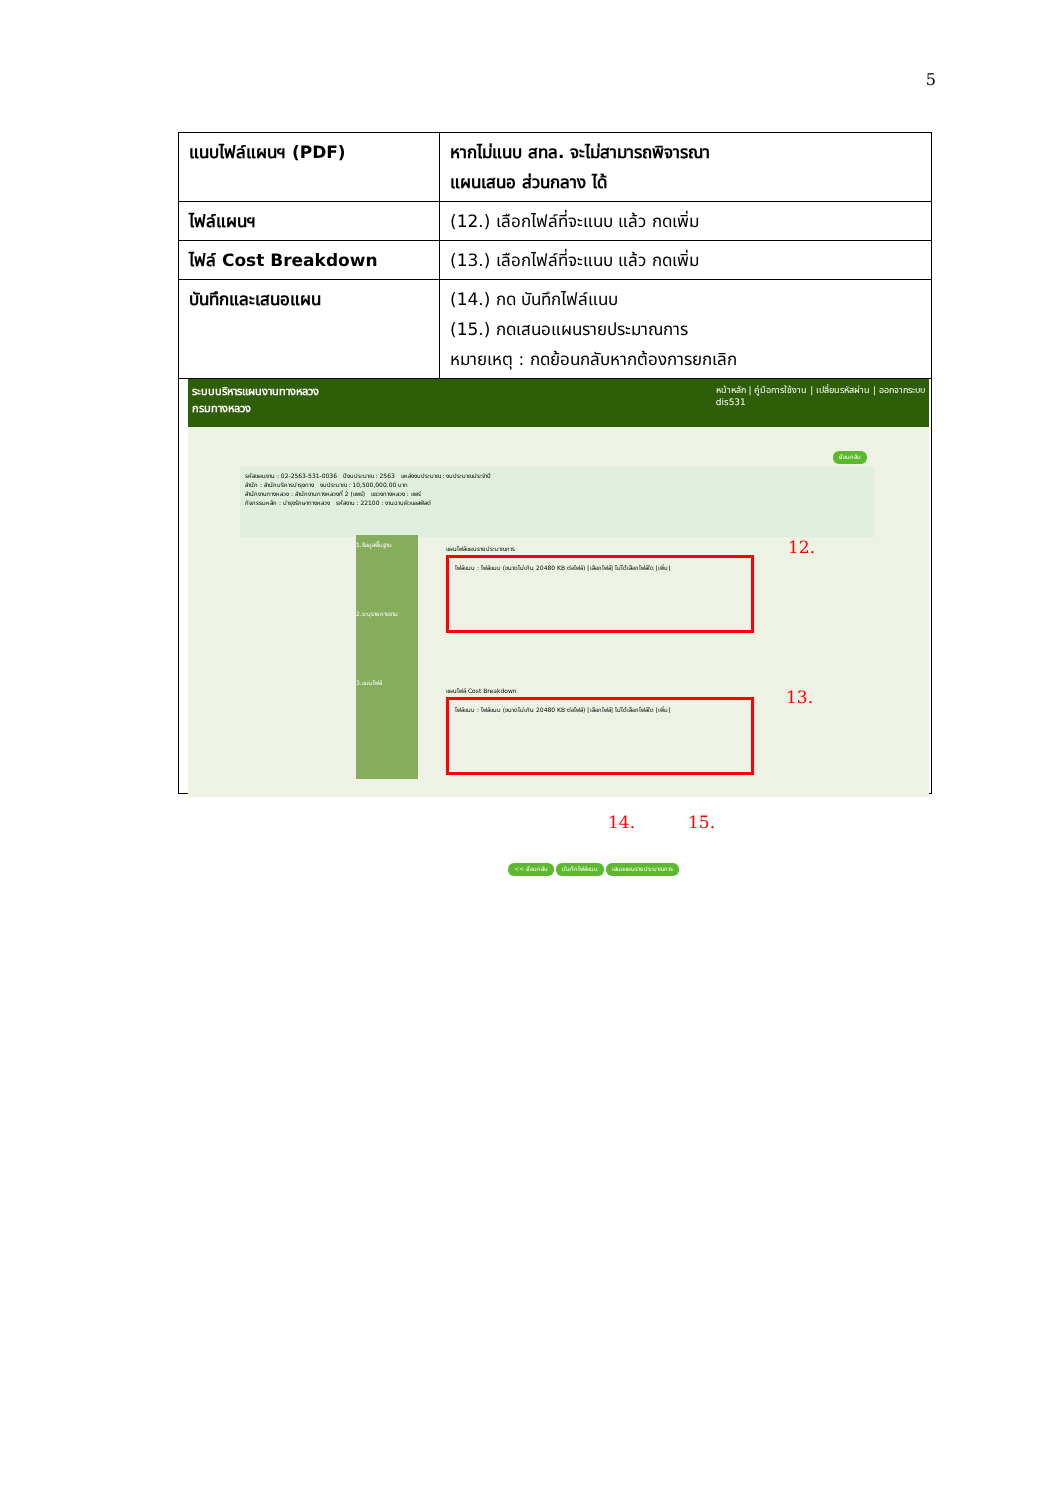5
| แนบไฟล์แผนฯ (PDF) | หากไม่แนบ สทล. จะไม่สามารถพิจารณา แผนเสนอ ส่วนกลาง ได้ |
| ไฟล์แผนฯ | (12.) เลือกไฟล์ที่จะแนบ แล้ว กดเพิ่ม |
| ไฟล์ Cost Breakdown | (13.) เลือกไฟล์ที่จะแนบ แล้ว กดเพิ่ม |
| บันทึกและเสนอแผน | (14.) กด บันทึกไฟล์แนบ (15.) กดเสนอแผนรายประมาณการ หมายเหตุ : กดย้อนกลับหากต้องการยกเลิก |
ระบบบริหารแผนงานทางหลวง
กรมทางหลวง หน้าหลัก | คู่มือการใช้งาน | เปลี่ยนรหัสผ่าน | ออกจากระบบ
dis531
ย้อนกลับ
รหัสแผนงาน : 02-2563-531-0036 ปีงบประมาณ : 2563 แหล่งงบประมาณ : งบประมาณประจำปี
สำนัก : สำนักบริหารบำรุงทาง งบประมาณ : 10,500,000.00 บาท
สำนักงานทางหลวง : สำนักงานทางหลวงที่ 2 (แพร่) แขวงทางหลวง : แพร่
กิจกรรมหลัก : บำรุงรักษาทางหลวง รหัสงาน : 22100 : งานฉาบผิวแอสฟัลต์
1.ข้อมูลพื้นฐาน
2.ระบุรายการงาน
3.แนบไฟล์
แผนไฟล์แผนรายประมาณการ
ไฟล์แนบ : ไฟล์แนบ (ขนาดไม่เกิน 20480 KB ต่อไฟล์) [เลือกไฟล์] ไม่ได้เลือกไฟล์ใด [เพิ่ม]
12.
แผนไฟล์ Cost Breakdown
ไฟล์แนบ : ไฟล์แนบ (ขนาดไม่เกิน 20480 KB ต่อไฟล์) [เลือกไฟล์] ไม่ได้เลือกไฟล์ใด [เพิ่ม]
13.
14. 15.
<< ย้อนกลับ บันทึกไฟล์แนบ เสนอแผนรายประมาณการ